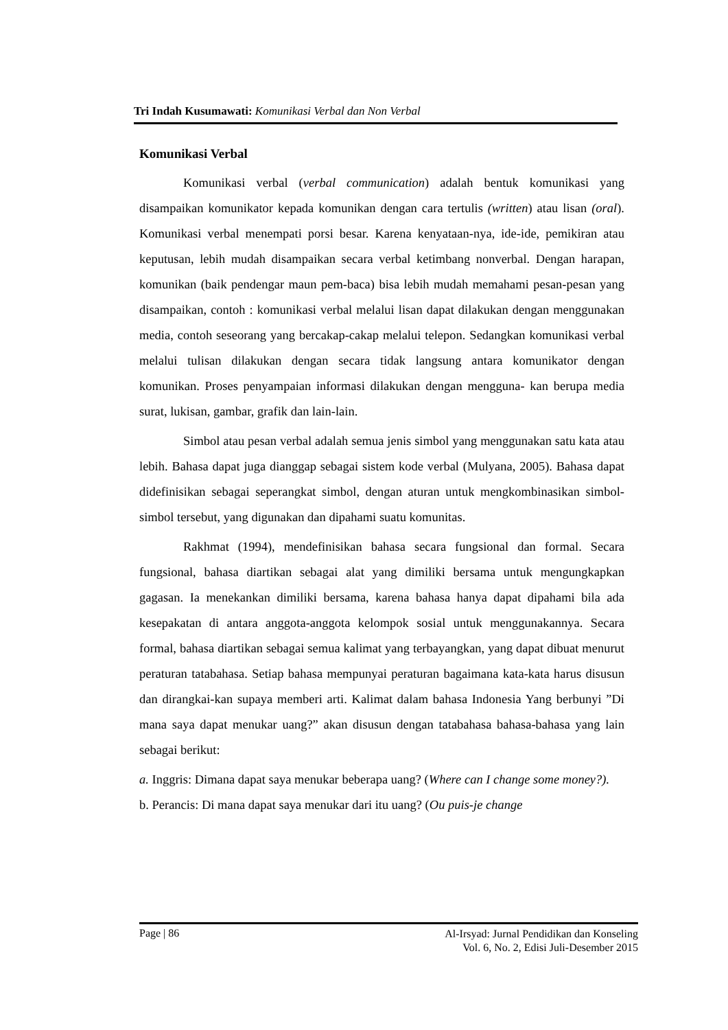Tri Indah Kusumawati: Komunikasi Verbal dan Non Verbal
Komunikasi Verbal
Komunikasi verbal (verbal communication) adalah bentuk komunikasi yang disampaikan komunikator kepada komunikan dengan cara tertulis (written) atau lisan (oral). Komunikasi verbal menempati porsi besar. Karena kenyataan-nya, ide-ide, pemikiran atau keputusan, lebih mudah disampaikan secara verbal ketimbang nonverbal. Dengan harapan, komunikan (baik pendengar maun pem-baca) bisa lebih mudah memahami pesan-pesan yang disampaikan, contoh : komunikasi verbal melalui lisan dapat dilakukan dengan menggunakan media, contoh seseorang yang bercakap-cakap melalui telepon. Sedangkan komunikasi verbal melalui tulisan dilakukan dengan secara tidak langsung antara komunikator dengan komunikan. Proses penyampaian informasi dilakukan dengan mengguna- kan berupa media surat, lukisan, gambar, grafik dan lain-lain.
Simbol atau pesan verbal adalah semua jenis simbol yang menggunakan satu kata atau lebih. Bahasa dapat juga dianggap sebagai sistem kode verbal (Mulyana, 2005). Bahasa dapat didefinisikan sebagai seperangkat simbol, dengan aturan untuk mengkombinasikan simbol-simbol tersebut, yang digunakan dan dipahami suatu komunitas.
Rakhmat (1994), mendefinisikan bahasa secara fungsional dan formal. Secara fungsional, bahasa diartikan sebagai alat yang dimiliki bersama untuk mengungkapkan gagasan. Ia menekankan dimiliki bersama, karena bahasa hanya dapat dipahami bila ada kesepakatan di antara anggota-anggota kelompok sosial untuk menggunakannya. Secara formal, bahasa diartikan sebagai semua kalimat yang terbayangkan, yang dapat dibuat menurut peraturan tatabahasa. Setiap bahasa mempunyai peraturan bagaimana kata-kata harus disusun dan dirangkai-kan supaya memberi arti. Kalimat dalam bahasa Indonesia Yang berbunyi ”Di mana saya dapat menukar uang?” akan disusun dengan tatabahasa bahasa-bahasa yang lain sebagai berikut:
a. Inggris: Dimana dapat saya menukar beberapa uang? (Where can I change some money?).
b. Perancis: Di mana dapat saya menukar dari itu uang? (Ou puis-je change
Page | 86 Al-Irsyad: Jurnal Pendidikan dan Konseling
Vol. 6, No. 2, Edisi Juli-Desember 2015